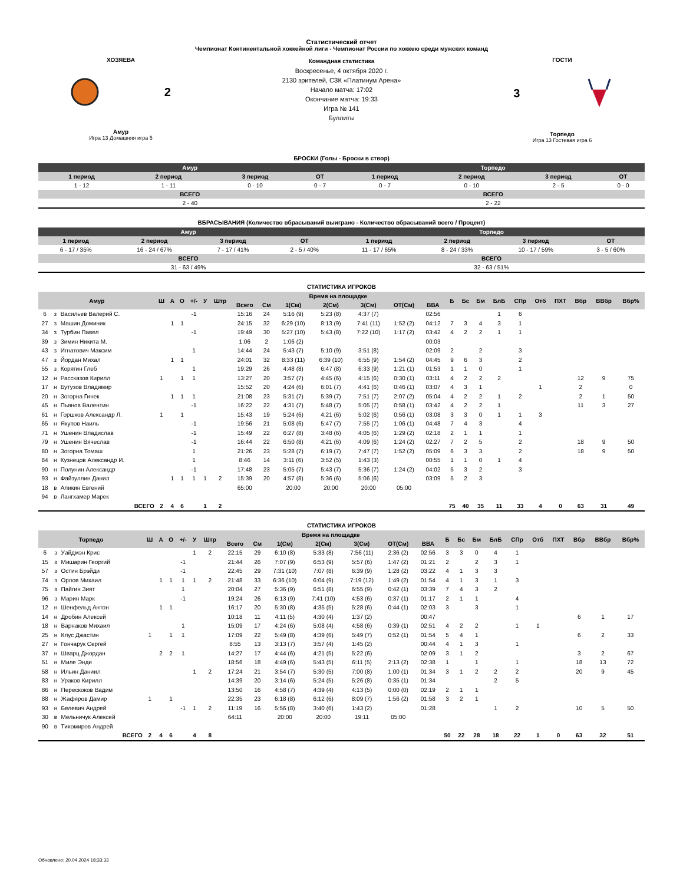Статистический отчет
Чемпионат Континентальной хоккейной лиги - Чемпионат России по хоккею среди мужских команд
ХОЗЯЕВА
2
Амур
Игра 13 Домашняя игра 5
Командная статистика
Воскресенье, 4 октября 2020 г.
2130 зрителей, СЗК «Платинум Арена»
Начало матча: 17:02
Окончание матча: 19:33
Игра № 141
Буллиты
ГОСТИ
3
Торпедо
Игра 13 Гостевая игра 6
БРОСКИ (Голы - Броски в створ)
| Амур | | | | Торпедо | | | |
| --- | --- | --- | --- | --- | --- | --- | --- |
| 1 период | 2 период | 3 период | ОТ | 1 период | 2 период | 3 период | ОТ |
| 1 - 12 | 1 - 11 | 0 - 10 | 0 - 7 | 0 - 7 | 0 - 10 | 2 - 5 | 0 - 0 |
| ВСЕГО | | | | ВСЕГО | | | |
| 2 - 40 | | | | 2 - 22 | | | |
ВБРАСЫВАНИЯ (Количество вбрасываний выиграно - Количество вбрасываний всего / Процент)
| Амур | | | | Торпедо | | | |
| --- | --- | --- | --- | --- | --- | --- | --- |
| 1 период | 2 период | 3 период | ОТ | 1 период | 2 период | 3 период | ОТ |
| 6 - 17 / 35% | 16 - 24 / 67% | 7 - 17 / 41% | 2 - 5 / 40% | 11 - 17 / 65% | 8 - 24 / 33% | 10 - 17 / 59% | 3 - 5 / 60% |
| ВСЕГО | | | | ВСЕГО | | | |
| 31 - 63 / 49% | | | | 32 - 63 / 51% | | | |
СТАТИСТИКА ИГРОКОВ
| Амур | | | Ш | А | О | +/- | У | Штр | Время на площадке | | | | | | | Б | Бс | Бм | БлБ | СПр | Отб | ПХТ | Вбр | ВВбр | Вбр% |
| --- | --- | --- | --- | --- | --- | --- | --- | --- | --- | --- | --- | --- | --- | --- | --- | --- | --- | --- | --- | --- | --- | --- | --- | --- | --- |
| | | | | | | | | | Всего | См | 1(См) | 2(См) | 3(См) | ОТ(См) | ВВА | | | | | | | | | | |
| 6 | з | Васильев Валерий С. | | | | -1 | | | 15:16 | 24 | 5:16 (9) | 5:23 (8) | 4:37 (7) | | 02:56 | | | | 1 | 6 | | | | | |
| 27 | з | Машин Доминик | | 1 | 1 | | | | 24:15 | 32 | 6:29 (10) | 8:13 (9) | 7:41 (11) | 1:52 (2) | 04:12 | 7 | 3 | 4 | 3 | 1 | | | | | |
| 34 | з | Турбин Павел | | | | -1 | | | 19:49 | 30 | 5:27 (10) | 5:43 (8) | 7:22 (10) | 1:17 (2) | 03:42 | 4 | 2 | 2 | 1 | 1 | | | | | |
| 39 | з | Зимин Никита М. | | | | | | | 1:06 | 2 | 1:06 (2) | | | | 00:03 | | | | | | | | | | |
| 43 | з | Игнатович Максим | | | | 1 | | | 14:44 | 24 | 5:43 (7) | 5:10 (9) | 3:51 (8) | | 02:09 | 2 | | 2 | | 3 | | | | | |
| 47 | з | Йордан Михал | | 1 | 1 | | | | 24:01 | 32 | 8:33 (11) | 6:39 (10) | 6:55 (9) | 1:54 (2) | 04:45 | 9 | 6 | 3 | | 2 | | | | | |
| 55 | з | Корягин Глеб | | | | 1 | | | 19:29 | 26 | 4:48 (8) | 6:47 (8) | 6:33 (9) | 1:21 (1) | 01:53 | 1 | 1 | 0 | | 1 | | | | | |
| 12 | н | Рассказов Кирилл | 1 | | 1 | 1 | | | 13:27 | 20 | 3:57 (7) | 4:45 (6) | 4:15 (6) | 0:30 (1) | 03:11 | 4 | 2 | 2 | 2 | | | | 12 | 9 | 75 |
| 17 | н | Бутузов Владимир | | | | | | | 15:52 | 20 | 4:24 (6) | 6:01 (7) | 4:41 (6) | 0:46 (1) | 03:07 | 4 | 3 | 1 | | | 1 | | 2 | | 0 |
| 20 | н | Зогорна Гинек | | 1 | 1 | 1 | | | 21:08 | 23 | 5:31 (7) | 5:39 (7) | 7:51 (7) | 2:07 (2) | 05:04 | 4 | 2 | 2 | 1 | 2 | | | 2 | 1 | 50 |
| 45 | н | Пьянов Валентин | | | | -1 | | | 16:22 | 22 | 4:31 (7) | 5:48 (7) | 5:05 (7) | 0:58 (1) | 03:42 | 4 | 2 | 2 | 1 | | | | 11 | 3 | 27 |
| 61 | н | Горшков Александр Л. | 1 | | 1 | | | | 15:43 | 19 | 5:24 (6) | 4:21 (6) | 5:02 (6) | 0:56 (1) | 03:08 | 3 | 3 | 0 | 1 | 1 | 3 | | | | |
| 65 | н | Якупов Наиль | | | | -1 | | | 19:56 | 21 | 5:08 (6) | 5:47 (7) | 7:55 (7) | 1:06 (1) | 04:48 | 7 | 4 | 3 | | 4 | | | | | |
| 71 | н | Ушенин Владислав | | | | -1 | | | 15:49 | 22 | 6:27 (8) | 3:48 (6) | 4:05 (6) | 1:29 (2) | 02:18 | 2 | 1 | 1 | | 1 | | | | | |
| 79 | н | Ушенин Вячеслав | | | | -1 | | | 16:44 | 22 | 6:50 (8) | 4:21 (6) | 4:09 (6) | 1:24 (2) | 02:27 | 7 | 2 | 5 | | 2 | | | 18 | 9 | 50 |
| 80 | н | Зогорна Томаш | | | | 1 | | | 21:26 | 23 | 5:28 (7) | 6:19 (7) | 7:47 (7) | 1:52 (2) | 05:09 | 6 | 3 | 3 | | 2 | | | 18 | 9 | 50 |
| 84 | н | Кузнецов Александр И. | | | | 1 | | | 8:46 | 14 | 3:11 (6) | 3:52 (5) | 1:43 (3) | | 00:55 | 1 | 1 | 0 | 1 | 4 | | | | | |
| 90 | н | Полунин Александр | | | | -1 | | | 17:48 | 23 | 5:05 (7) | 5:43 (7) | 5:36 (7) | 1:24 (2) | 04:02 | 5 | 3 | 2 | | 3 | | | | | |
| 93 | н | Файзуллин Данил | | 1 | 1 | 1 | 1 | 2 | 15:39 | 20 | 4:57 (8) | 5:36 (6) | 5:06 (6) | | 03:09 | 5 | 2 | 3 | | | | | | | |
| 18 | в | Аликин Евгений | | | | | | | 65:00 | | 20:00 | 20:00 | 20:00 | 05:00 | | | | | | | | | | | |
| 94 | в | Лангхамер Марек | | | | | | | | | | | | | | | | | | | | | | | |
| ВСЕГО | | | 2 | 4 | 6 | | 1 | 2 | | | | | | | | 75 | 40 | 35 | 11 | 33 | 4 | 0 | 63 | 31 | 49 |
СТАТИСТИКА ИГРОКОВ
| Торпедо | | | Ш | А | О | +/- | У | Штр | Время на площадке | | | | | | | Б | Бс | Бм | БлБ | СПр | Отб | ПХТ | Вбр | ВВбр | Вбр% |
| --- | --- | --- | --- | --- | --- | --- | --- | --- | --- | --- | --- | --- | --- | --- | --- | --- | --- | --- | --- | --- | --- | --- | --- | --- | --- |
| | | | | | | | | | Всего | См | 1(См) | 2(См) | 3(См) | ОТ(См) | ВВА | | | | | | | | | | |
| 6 | з | Уайдмэн Крис | | | | | 1 | 2 | 22:15 | 29 | 6:10 (8) | 5:33 (8) | 7:56 (11) | 2:36 (2) | 02:56 | 3 | 3 | 0 | 4 | 1 | | | | | |
| 15 | з | Мишарин Георгий | | | | -1 | | | 21:44 | 26 | 7:07 (9) | 6:53 (9) | 5:57 (6) | 1:47 (2) | 01:21 | 2 | | 2 | 3 | 1 | | | | | |
| 57 | з | Остин Брэйди | | | | -1 | | | 22:45 | 29 | 7:31 (10) | 7:07 (8) | 6:39 (9) | 1:28 (2) | 03:22 | 4 | 1 | 3 | 3 | | | | | | |
| 74 | з | Орлов Михаил | | 1 | 1 | 1 | 1 | 2 | 21:48 | 33 | 6:36 (10) | 6:04 (9) | 7:19 (12) | 1:49 (2) | 01:54 | 4 | 1 | 3 | 1 | 3 | | | | | |
| 75 | з | Пайгин Зият | | | | 1 | | | 20:04 | 27 | 5:36 (9) | 6:51 (8) | 6:55 (9) | 0:42 (1) | 03:39 | 7 | 4 | 3 | 2 | | | | | | |
| 96 | з | Марин Марк | | | | -1 | | | 19:24 | 26 | 6:13 (9) | 7:41 (10) | 4:53 (6) | 0:37 (1) | 01:17 | 2 | 1 | 1 | | 4 | | | | | |
| 12 | н | Шенфельд Антон | | 1 | 1 | | | | 16:17 | 20 | 5:30 (8) | 4:35 (5) | 5:28 (6) | 0:44 (1) | 02:03 | 3 | | 3 | | 1 | | | | | |
| 14 | н | Дробин Алексей | | | | | | | 10:18 | 11 | 4:11 (5) | 4:30 (4) | 1:37 (2) | | 00:47 | | | | | | | | 6 | 1 | 17 |
| 18 | н | Варнаков Михаил | | | | 1 | | | 15:09 | 17 | 4:24 (6) | 5:08 (4) | 4:58 (6) | 0:39 (1) | 02:51 | 4 | 2 | 2 | | 1 | 1 | | | | |
| 25 | н | Клус Джастин | 1 | | 1 | 1 | | | 17:09 | 22 | 5:49 (8) | 4:39 (6) | 5:49 (7) | 0:52 (1) | 01:54 | 5 | 4 | 1 | | | | | 6 | 2 | 33 |
| 27 | н | Гончарук Сергей | | | | | | | 8:55 | 13 | 3:13 (7) | 3:57 (4) | 1:45 (2) | | 00:44 | 4 | 1 | 3 | | 1 | | | | | |
| 37 | н | Шварц Джордан | | 2 | 2 | 1 | | | 14:27 | 17 | 4:44 (6) | 4:21 (5) | 5:22 (6) | | 02:09 | 3 | 1 | 2 | | | | | 3 | 2 | 67 |
| 51 | н | Миле Энди | | | | | | | 18:56 | 18 | 4:49 (6) | 5:43 (5) | 6:11 (5) | 2:13 (2) | 02:38 | 1 | | 1 | | 1 | | | 18 | 13 | 72 |
| 58 | н | Ильин Даниил | | | | | 1 | 2 | 17:24 | 21 | 3:54 (7) | 5:30 (5) | 7:00 (8) | 1:00 (1) | 01:34 | 3 | 1 | 2 | 2 | 2 | | | 20 | 9 | 45 |
| 83 | н | Ураков Кирилл | | | | | | | 14:39 | 20 | 3:14 (6) | 5:24 (5) | 5:26 (8) | 0:35 (1) | 01:34 | | | | 2 | 5 | | | | | |
| 86 | н | Перескоков Вадим | | | | | | | 13:50 | 16 | 4:58 (7) | 4:39 (4) | 4:13 (5) | 0:00 (0) | 02:19 | 2 | 1 | 1 | | | | | | | |
| 88 | н | Жафяров Дамир | 1 | | 1 | | | | 22:35 | 23 | 6:18 (8) | 6:12 (6) | 8:09 (7) | 1:56 (2) | 01:58 | 3 | 2 | 1 | | | | | | | |
| 93 | н | Белевич Андрей | | | | -1 | 1 | 2 | 11:19 | 16 | 5:56 (8) | 3:40 (6) | 1:43 (2) | | 01:28 | | | | 1 | 2 | | | 10 | 5 | 50 |
| 30 | в | Мельничук Алексей | | | | | | | 64:11 | | 20:00 | 20:00 | 19:11 | 05:00 | | | | | | | | | | | |
| 90 | в | Тихомиров Андрей | | | | | | | | | | | | | | | | | | | | | | | |
| ВСЕГО | | | 2 | 4 | 6 | | 4 | 8 | | | | | | | | 50 | 22 | 28 | 18 | 22 | 1 | 0 | 63 | 32 | 51 |
Обновлено: 20.04.2024 18:33:33